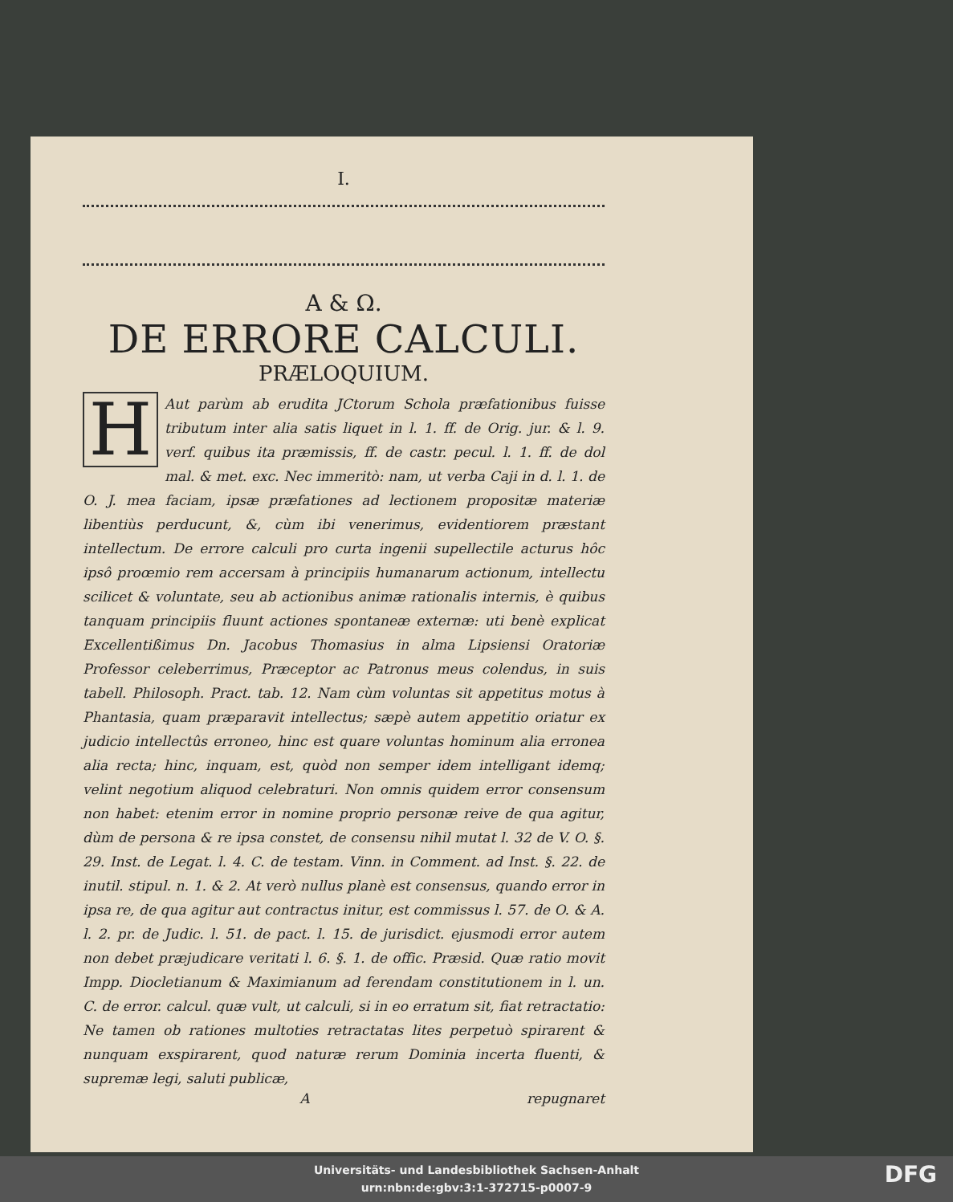I.
A & Ω.
DE ERRORE CALCULI.
PRÆLOQUIUM.
HAut parùm ab erudita JCtorum Schola præfationibus fuisse tributum inter alia satis liquet in l. 1. ff. de Orig. jur. & l. 9. verf. quibus ita præmissis, ff. de castr. pecul. l. 1. ff. de dol mal. & met. exc. Nec immeritò: nam, ut verba Caji in d. l. 1. de O. J. mea faciam, ipsæ præfationes ad lectionem propositæ materiæ libentiùs perducunt, &, cùm ibi venerimus, evidentiorem præstant intellectum. De errore calculi pro curta ingenii supellectile acturus hôc ipsô proœmio rem accersam à principiis humanarum actionum, intellectu scilicet & voluntate, seu ab actionibus animæ rationalis internis, è quibus tanquam principiis fluunt actiones spontaneæ externæ: uti benè explicat Excellentißimus Dn. Jacobus Thomasius in alma Lipsiensi Oratoriæ Professor celeberrimus, Præceptor ac Patronus meus colendus, in suis tabell. Philosoph. Pract. tab. 12. Nam cùm voluntas sit appetitus motus à Phantasia, quam præparavit intellectus; sæpè autem appetitio oriatur ex judicio intellectûs erroneo, hinc est quare voluntas hominum alia erronea alia recta; hinc, inquam, est, quòd non semper idem intelligant idemq; velint negotium aliquod celebraturi. Non omnis quidem error consensum non habet: etenim error in nomine proprio personæ reive de qua agitur, dùm de persona & re ipsa constet, de consensu nihil mutat l. 32 de V. O. §. 29. Inst. de Legat. l. 4. C. de testam. Vinn. in Comment. ad Inst. §. 22. de inutil. stipul. n. 1. & 2. At verò nullus planè est consensus, quando error in ipsa re, de qua agitur aut contractus initur, est commissus l. 57. de O. & A. l. 2. pr. de Judic. l. 51. de pact. l. 15. de jurisdict. ejusmodi error autem non debet præjudicare veritati l. 6. §. 1. de offic. Præsid. Quæ ratio movit Impp. Diocletianum & Maximianum ad ferendam constitutionem in l. un. C. de error. calcul. quæ vult, ut calculi, si in eo erratum sit, fiat retractatio: Ne tamen ob rationes multoties retractatas lites perpetuò spirarent & nunquam exspirarent, quod naturæ rerum Dominia incerta fluenti, & supremæ legi, saluti publicæ,
Arepugnaret
Universitäts- und Landesbibliothek Sachsen-Anhalt
urn:nbn:de:gbv:3:1-372715-p0007-9
DFG